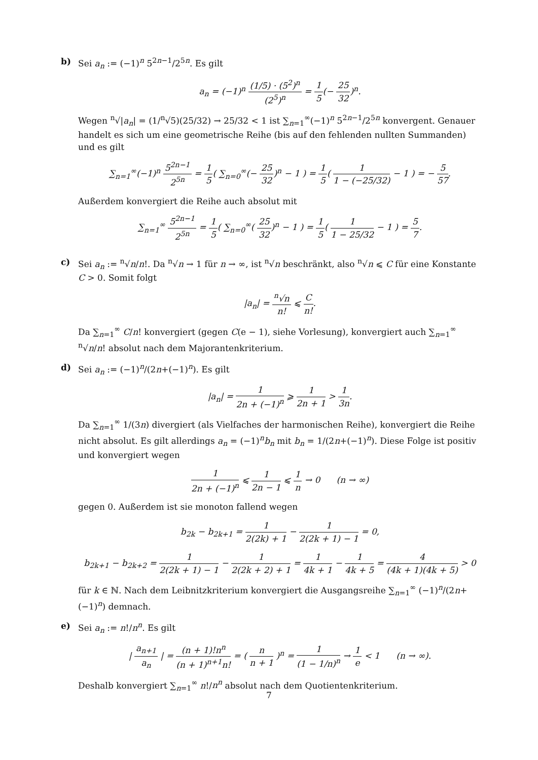b) Sei a<sub>n</sub> := (−1)<sup>n</sup> 5<sup>2n−1</sup>/2<sup>5n</sup>. Es gilt
a<sub>n</sub> = (−1)<sup>n</sup> (1/5) · (5<sup>2</sup>)<sup>n</sup> (2<sup>5</sup>)<sup>n</sup> = 1 5(− 25 32)<sup>n</sup>.
Wegen <sup>n</sup>√|a<sub>n</sub>| = (1/<sup>n</sup>√5)(25/32) → 25/32 < 1 ist ∑<sub>n=1</sub><sup>∞</sup>(−1)<sup>n</sup> 5<sup>2n−1</sup>/2<sup>5n</sup> konvergent. Genauer handelt es sich um eine geometrische Reihe (bis auf den fehlenden nullten Summanden) und es gilt
∑<sub>n=1</sub><sup>∞</sup>(−1)<sup>n</sup> 5<sup>2n−1</sup> 2<sup>5n</sup> = 1 5( ∑<sub>n=0</sub><sup>∞</sup>(− 25 32)<sup>n</sup> − 1 ) = 1 5( 1 1 − (−25/32) − 1 ) = − 5 57.
Außerdem konvergiert die Reihe auch absolut mit
∑<sub>n=1</sub><sup>∞</sup> 5<sup>2n−1</sup> 2<sup>5n</sup> = 1 5( ∑<sub>n=0</sub><sup>∞</sup>( 25 32)<sup>n</sup> − 1 ) = 1 5( 1 1 − 25/32 − 1 ) = 5 7.
c) Sei a<sub>n</sub> := <sup>n</sup>√n/n!. Da <sup>n</sup>√n → 1 für n → ∞, ist <sup>n</sup>√n beschränkt, also <sup>n</sup>√n ⩽ C für eine Konstante C > 0. Somit folgt
|a<sub>n</sub>| = <sup>n</sup>√n n! ⩽ C n!.
Da ∑<sub>n=1</sub><sup>∞</sup> C/n! konvergiert (gegen C(e − 1), siehe Vorlesung), konvergiert auch ∑<sub>n=1</sub><sup>∞</sup> <sup>n</sup>√n/n! absolut nach dem Majorantenkriterium.
d) Sei a<sub>n</sub> := (−1)<sup>n</sup>/(2n+(−1)<sup>n</sup>). Es gilt
|a<sub>n</sub>| = 1 2n + (−1)<sup>n</sup> ⩾ 1 2n + 1 > 1 3n.
Da ∑<sub>n=1</sub><sup>∞</sup> 1/(3n) divergiert (als Vielfaches der harmonischen Reihe), konvergiert die Reihe nicht absolut. Es gilt allerdings a<sub>n</sub> = (−1)<sup>n</sup>b<sub>n</sub> mit b<sub>n</sub> = 1/(2n+(−1)<sup>n</sup>). Diese Folge ist positiv und konvergiert wegen
1 2n + (−1)<sup>n</sup> ⩽ 1 2n − 1 ⩽ 1 n → 0 (n → ∞)
gegen 0. Außerdem ist sie monoton fallend wegen
b<sub>2k</sub> − b<sub>2k+1</sub> = 1 2(2k) + 1 − 1 2(2k + 1) − 1 = 0,
b<sub>2k+1</sub> − b<sub>2k+2</sub> = 1 2(2k + 1) − 1 − 1 2(2k + 2) + 1 = 1 4k + 1 − 1 4k + 5 = 4 (4k + 1)(4k + 5) > 0
für k ∈ ℕ. Nach dem Leibnitzkriterium konvergiert die Ausgangsreihe ∑<sub>n=1</sub><sup>∞</sup> (−1)<sup>n</sup>/(2n+(−1)<sup>n</sup>) demnach.
e) Sei a<sub>n</sub> := n!/n<sup>n</sup>. Es gilt
| a<sub>n+1</sub> a<sub>n</sub> | = (n + 1)!n<sup>n</sup> (n + 1)<sup>n+1</sup>n! = ( n n + 1 )<sup>n</sup> = 1 (1 − 1/n)<sup>n</sup> → 1 e < 1 (n → ∞).
Deshalb konvergiert ∑<sub>n=1</sub><sup>∞</sup> n!/n<sup>n</sup> absolut nach dem Quotientenkriterium.
7